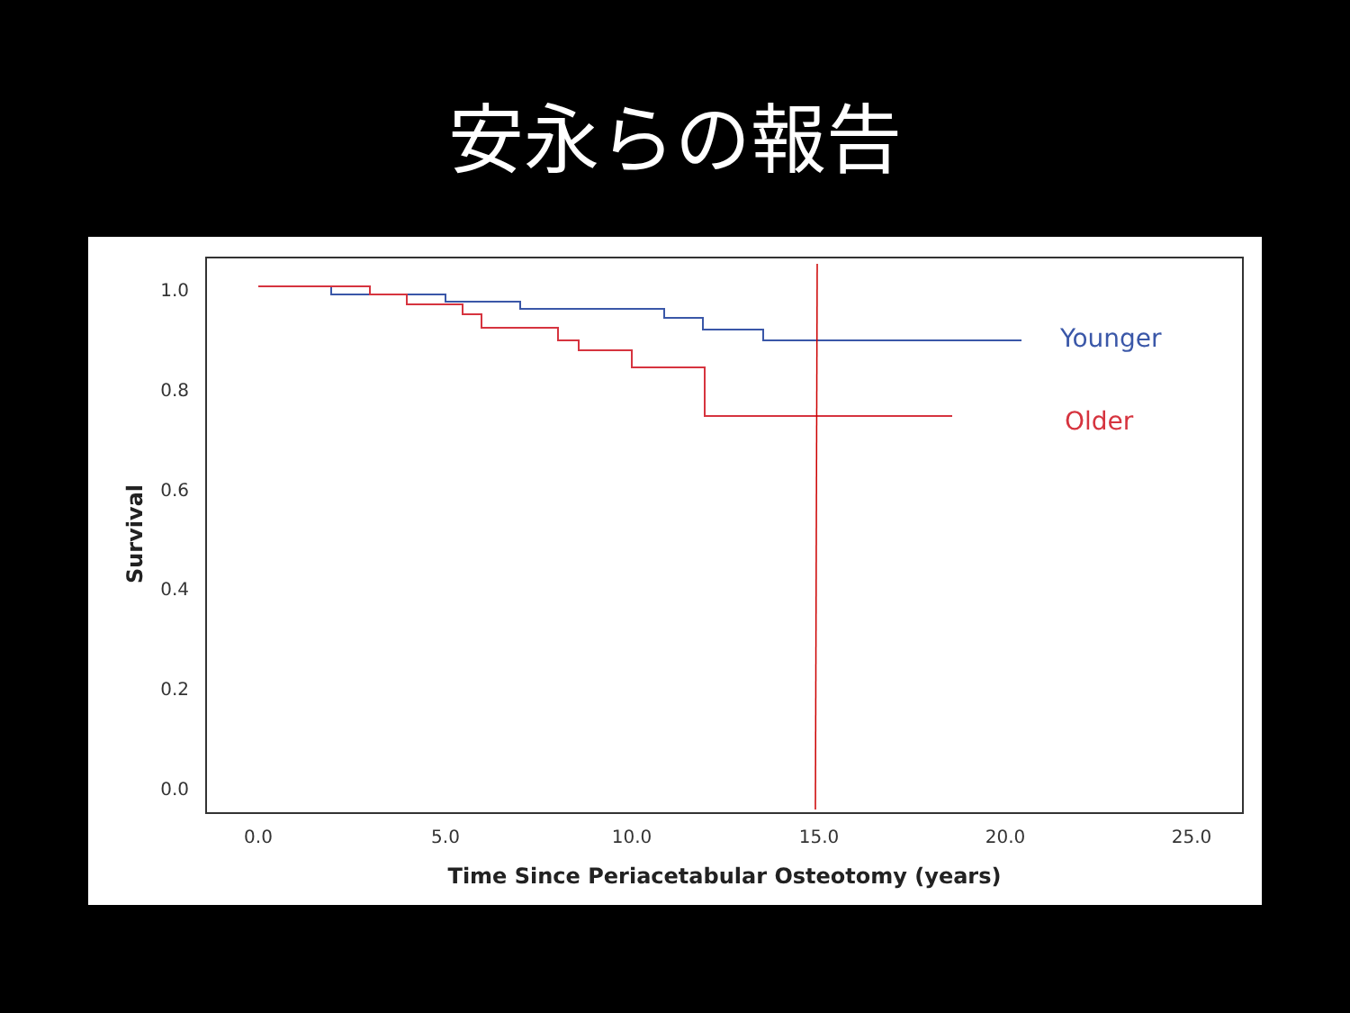安永らの報告
1.0
0.8
0.6
0.4
0.2
0.0
Survival
0.0
5.0
10.0
15.0
20.0
25.0
Time Since Periacetabular Osteotomy (years)
Younger
Older